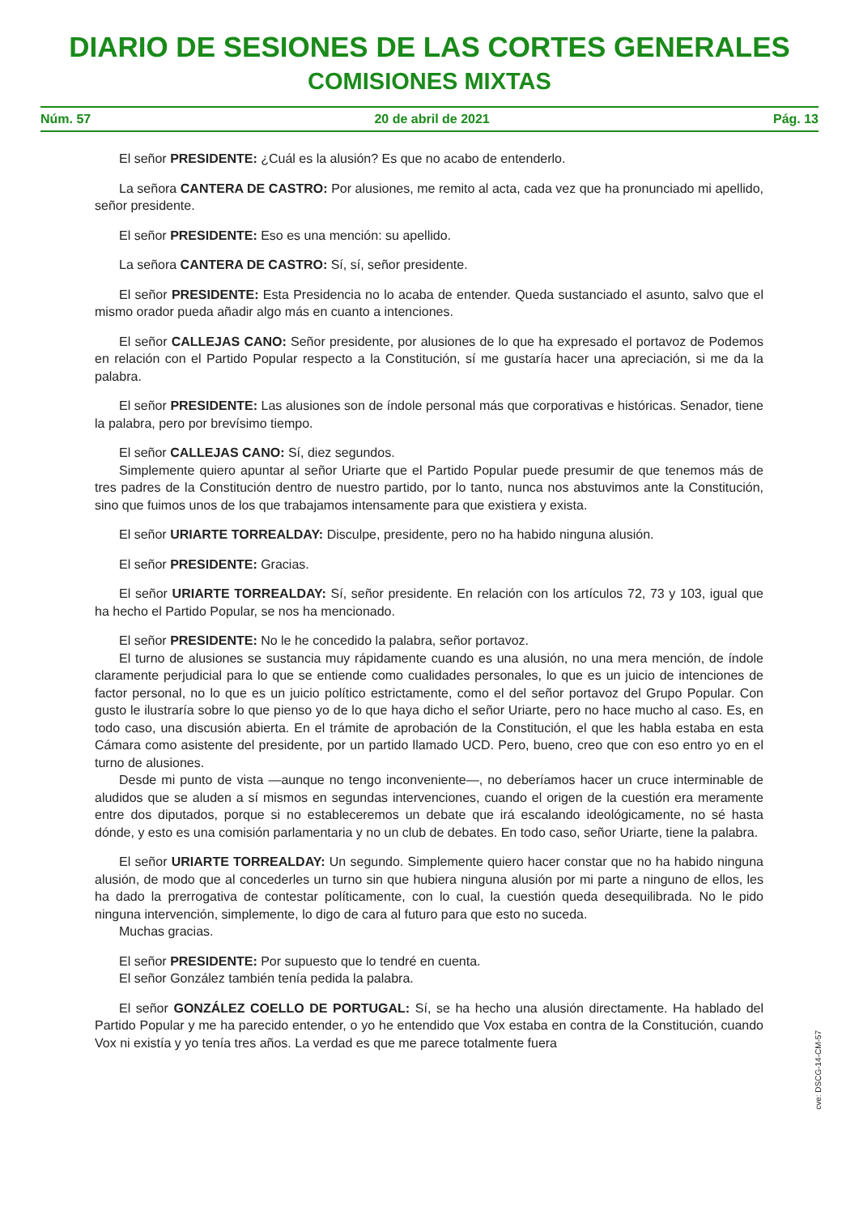DIARIO DE SESIONES DE LAS CORTES GENERALES
COMISIONES MIXTAS
Núm. 57 20 de abril de 2021 Pág. 13
El señor PRESIDENTE: ¿Cuál es la alusión? Es que no acabo de entenderlo.
La señora CANTERA DE CASTRO: Por alusiones, me remito al acta, cada vez que ha pronunciado mi apellido, señor presidente.
El señor PRESIDENTE: Eso es una mención: su apellido.
La señora CANTERA DE CASTRO: Sí, sí, señor presidente.
El señor PRESIDENTE: Esta Presidencia no lo acaba de entender. Queda sustanciado el asunto, salvo que el mismo orador pueda añadir algo más en cuanto a intenciones.
El señor CALLEJAS CANO: Señor presidente, por alusiones de lo que ha expresado el portavoz de Podemos en relación con el Partido Popular respecto a la Constitución, sí me gustaría hacer una apreciación, si me da la palabra.
El señor PRESIDENTE: Las alusiones son de índole personal más que corporativas e históricas. Senador, tiene la palabra, pero por brevísimo tiempo.
El señor CALLEJAS CANO: Sí, diez segundos.
Simplemente quiero apuntar al señor Uriarte que el Partido Popular puede presumir de que tenemos más de tres padres de la Constitución dentro de nuestro partido, por lo tanto, nunca nos abstuvimos ante la Constitución, sino que fuimos unos de los que trabajamos intensamente para que existiera y exista.
El señor URIARTE TORREALDAY: Disculpe, presidente, pero no ha habido ninguna alusión.
El señor PRESIDENTE: Gracias.
El señor URIARTE TORREALDAY: Sí, señor presidente. En relación con los artículos 72, 73 y 103, igual que ha hecho el Partido Popular, se nos ha mencionado.
El señor PRESIDENTE: No le he concedido la palabra, señor portavoz.
El turno de alusiones se sustancia muy rápidamente cuando es una alusión, no una mera mención, de índole claramente perjudicial para lo que se entiende como cualidades personales, lo que es un juicio de intenciones de factor personal, no lo que es un juicio político estrictamente, como el del señor portavoz del Grupo Popular. Con gusto le ilustraría sobre lo que pienso yo de lo que haya dicho el señor Uriarte, pero no hace mucho al caso. Es, en todo caso, una discusión abierta. En el trámite de aprobación de la Constitución, el que les habla estaba en esta Cámara como asistente del presidente, por un partido llamado UCD. Pero, bueno, creo que con eso entro yo en el turno de alusiones.
Desde mi punto de vista —aunque no tengo inconveniente—, no deberíamos hacer un cruce interminable de aludidos que se aluden a sí mismos en segundas intervenciones, cuando el origen de la cuestión era meramente entre dos diputados, porque si no estableceremos un debate que irá escalando ideológicamente, no sé hasta dónde, y esto es una comisión parlamentaria y no un club de debates. En todo caso, señor Uriarte, tiene la palabra.
El señor URIARTE TORREALDAY: Un segundo. Simplemente quiero hacer constar que no ha habido ninguna alusión, de modo que al concederles un turno sin que hubiera ninguna alusión por mi parte a ninguno de ellos, les ha dado la prerrogativa de contestar políticamente, con lo cual, la cuestión queda desequilibrada. No le pido ninguna intervención, simplemente, lo digo de cara al futuro para que esto no suceda.
Muchas gracias.
El señor PRESIDENTE: Por supuesto que lo tendré en cuenta.
El señor González también tenía pedida la palabra.
El señor GONZÁLEZ COELLO DE PORTUGAL: Sí, se ha hecho una alusión directamente. Ha hablado del Partido Popular y me ha parecido entender, o yo he entendido que Vox estaba en contra de la Constitución, cuando Vox ni existía y yo tenía tres años. La verdad es que me parece totalmente fuera
cve: DSCG-14-CM-57